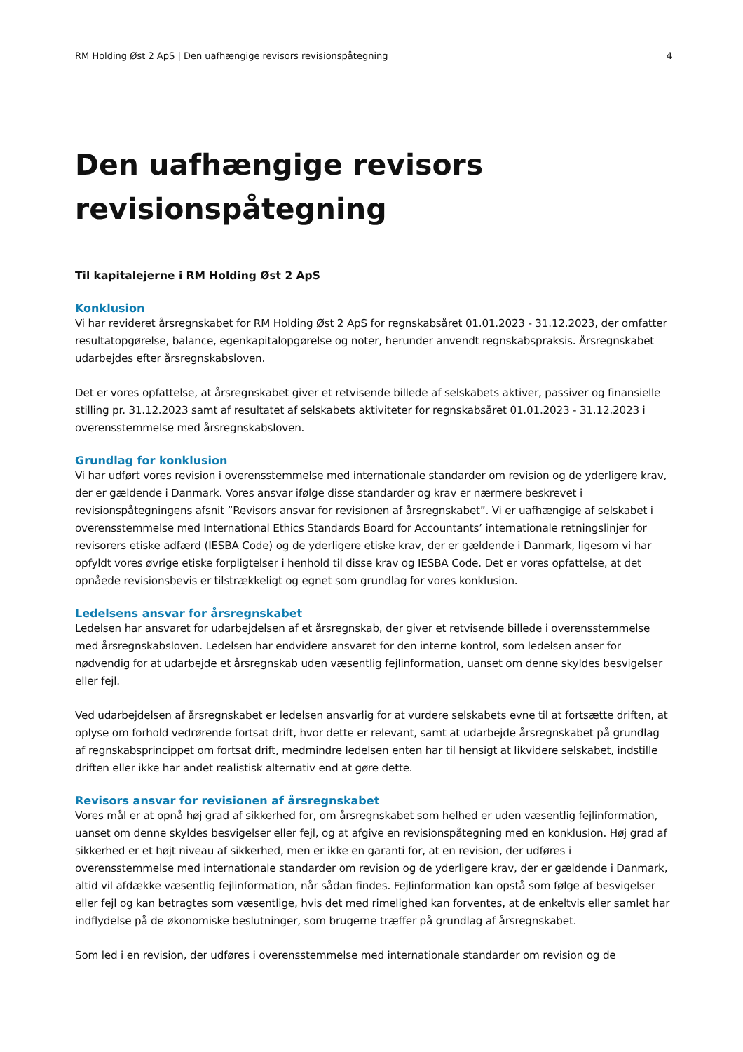RM Holding Øst 2 ApS | Den uafhængige revisors revisionspåtegning 4
Den uafhængige revisors revisionspåtegning
Til kapitalejerne i RM Holding Øst 2 ApS
Konklusion
Vi har revideret årsregnskabet for RM Holding Øst 2 ApS for regnskabsåret 01.01.2023 - 31.12.2023, der omfatter resultatopgørelse, balance, egenkapitalopgørelse og noter, herunder anvendt regnskabspraksis. Årsregnskabet udarbejdes efter årsregnskabsloven.
Det er vores opfattelse, at årsregnskabet giver et retvisende billede af selskabets aktiver, passiver og finansielle stilling pr. 31.12.2023 samt af resultatet af selskabets aktiviteter for regnskabsåret 01.01.2023 - 31.12.2023 i overensstemmelse med årsregnskabsloven.
Grundlag for konklusion
Vi har udført vores revision i overensstemmelse med internationale standarder om revision og de yderligere krav, der er gældende i Danmark. Vores ansvar ifølge disse standarder og krav er nærmere beskrevet i revisionspåtegningens afsnit ”Revisors ansvar for revisionen af årsregnskabet”. Vi er uafhængige af selskabet i overensstemmelse med International Ethics Standards Board for Accountants’ internationale retningslinjer for revisorers etiske adfærd (IESBA Code) og de yderligere etiske krav, der er gældende i Danmark, ligesom vi har opfyldt vores øvrige etiske forpligtelser i henhold til disse krav og IESBA Code. Det er vores opfattelse, at det opnåede revisionsbevis er tilstrækkeligt og egnet som grundlag for vores konklusion.
Ledelsens ansvar for årsregnskabet
Ledelsen har ansvaret for udarbejdelsen af et årsregnskab, der giver et retvisende billede i overensstemmelse med årsregnskabsloven. Ledelsen har endvidere ansvaret for den interne kontrol, som ledelsen anser for nødvendig for at udarbejde et årsregnskab uden væsentlig fejlinformation, uanset om denne skyldes besvigelser eller fejl.
Ved udarbejdelsen af årsregnskabet er ledelsen ansvarlig for at vurdere selskabets evne til at fortsætte driften, at oplyse om forhold vedrørende fortsat drift, hvor dette er relevant, samt at udarbejde årsregnskabet på grundlag af regnskabsprincippet om fortsat drift, medmindre ledelsen enten har til hensigt at likvidere selskabet, indstille driften eller ikke har andet realistisk alternativ end at gøre dette.
Revisors ansvar for revisionen af årsregnskabet
Vores mål er at opnå høj grad af sikkerhed for, om årsregnskabet som helhed er uden væsentlig fejlinformation, uanset om denne skyldes besvigelser eller fejl, og at afgive en revisionspåtegning med en konklusion. Høj grad af sikkerhed er et højt niveau af sikkerhed, men er ikke en garanti for, at en revision, der udføres i overensstemmelse med internationale standarder om revision og de yderligere krav, der er gældende i Danmark, altid vil afdække væsentlig fejlinformation, når sådan findes. Fejlinformation kan opstå som følge af besvigelser eller fejl og kan betragtes som væsentlige, hvis det med rimelighed kan forventes, at de enkeltvis eller samlet har indflydelse på de økonomiske beslutninger, som brugerne træffer på grundlag af årsregnskabet.
Som led i en revision, der udføres i overensstemmelse med internationale standarder om revision og de